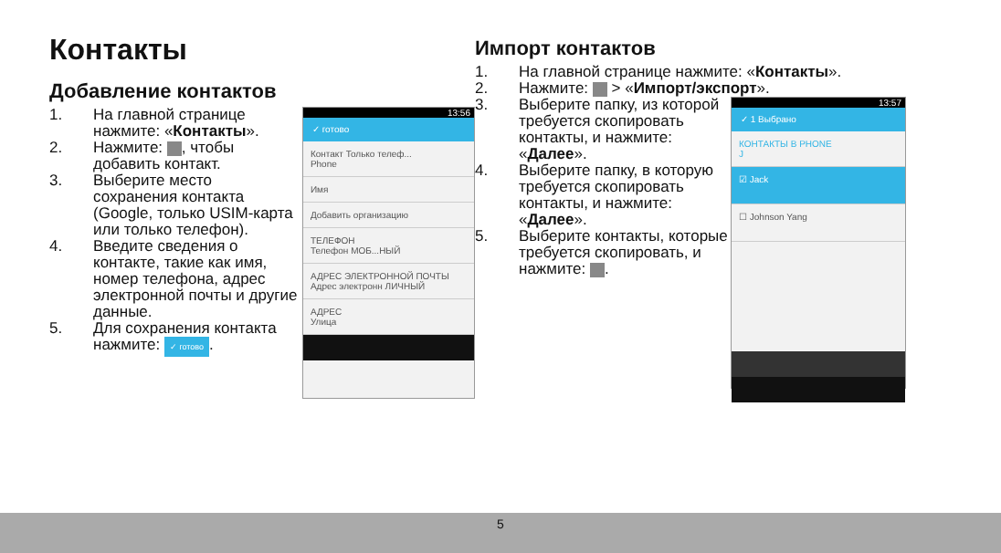Контакты
Добавление контактов
1. На главной странице нажмите: «Контакты».
2. Нажмите: , чтобы добавить контакт.
3. Выберите место сохранения контакта (Google, только USIM-карта или только телефон).
4. Введите сведения о контакте, такие как имя, номер телефона, адрес электронной почты и другие данные.
5. Для сохранения контакта нажмите: ✓ готово.
13:56
✓ готово
Контакт Только телеф...
Phone
Имя
Добавить организацию
ТЕЛЕФОН
Телефон МОБ...НЫЙ
АДРЕС ЭЛЕКТРОННОЙ ПОЧТЫ
Адрес электронн ЛИЧНЫЙ
АДРЕС
Улица
Импорт контактов
1. На главной странице нажмите: «Контакты».
2. Нажмите: > «Импорт/экспорт».
3. Выберите папку, из которой требуется скопировать контакты, и нажмите: «Далее».
4. Выберите папку, в которую требуется скопировать контакты, и нажмите: «Далее».
5. Выберите контакты, которые требуется скопировать, и нажмите: .
13:57
✓ 1 Выбрано
КОНТАКТЫ В PHONE
J
☑ Jack
☐ Johnson Yang
5